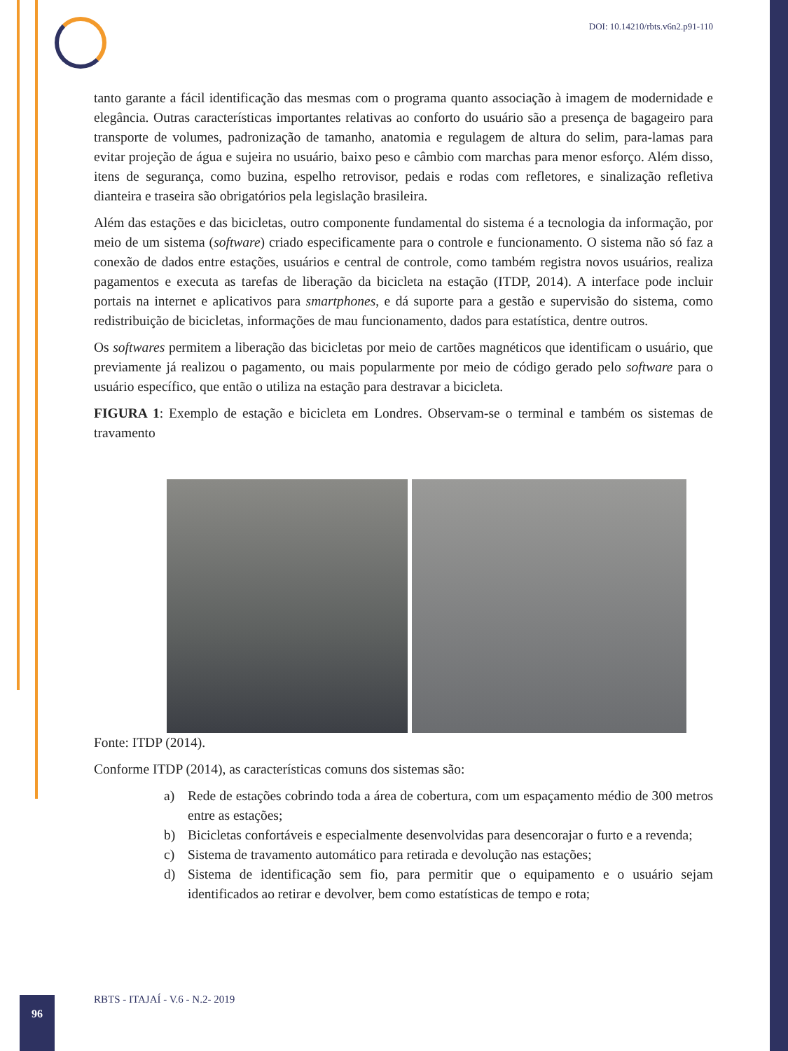DOI: 10.14210/rbts.v6n2.p91-110
tanto garante a fácil identificação das mesmas com o programa quanto associação à imagem de modernidade e elegância. Outras características importantes relativas ao conforto do usuário são a presença de bagageiro para transporte de volumes, padronização de tamanho, anatomia e regulagem de altura do selim, para-lamas para evitar projeção de água e sujeira no usuário, baixo peso e câmbio com marchas para menor esforço. Além disso, itens de segurança, como buzina, espelho retrovisor, pedais e rodas com refletores, e sinalização refletiva dianteira e traseira são obrigatórios pela legislação brasileira.
Além das estações e das bicicletas, outro componente fundamental do sistema é a tecnologia da informação, por meio de um sistema (software) criado especificamente para o controle e funcionamento. O sistema não só faz a conexão de dados entre estações, usuários e central de controle, como também registra novos usuários, realiza pagamentos e executa as tarefas de liberação da bicicleta na estação (ITDP, 2014). A interface pode incluir portais na internet e aplicativos para smartphones, e dá suporte para a gestão e supervisão do sistema, como redistribuição de bicicletas, informações de mau funcionamento, dados para estatística, dentre outros.
Os softwares permitem a liberação das bicicletas por meio de cartões magnéticos que identificam o usuário, que previamente já realizou o pagamento, ou mais popularmente por meio de código gerado pelo software para o usuário específico, que então o utiliza na estação para destravar a bicicleta.
FIGURA 1: Exemplo de estação e bicicleta em Londres. Observam-se o terminal e também os sistemas de travamento
Fonte: ITDP (2014).
Conforme ITDP (2014), as características comuns dos sistemas são:
a) Rede de estações cobrindo toda a área de cobertura, com um espaçamento médio de 300 metros entre as estações;
b) Bicicletas confortáveis e especialmente desenvolvidas para desencorajar o furto e a revenda;
c) Sistema de travamento automático para retirada e devolução nas estações;
d) Sistema de identificação sem fio, para permitir que o equipamento e o usuário sejam identificados ao retirar e devolver, bem como estatísticas de tempo e rota;
96
RBTS - ITAJAÍ - V.6 - N.2- 2019